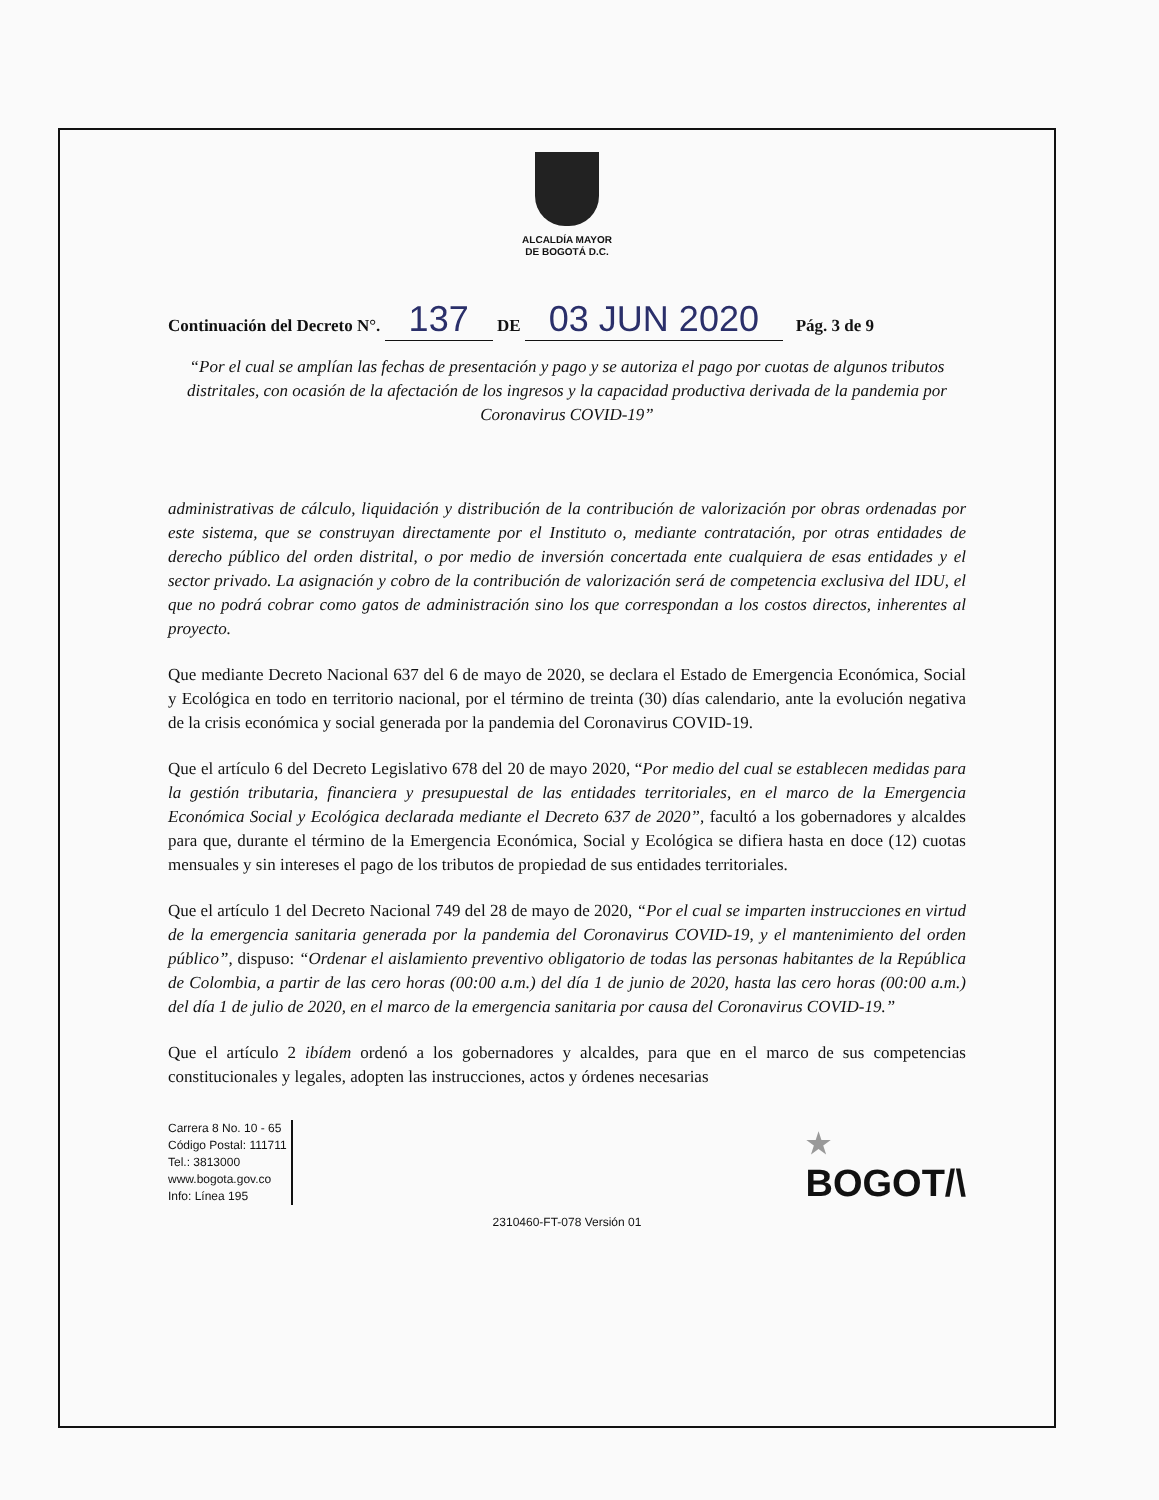ALCALDÍA MAYOR
DE BOGOTÁ D.C.
Continuación del Decreto N°. 137 DE 03 JUN 2020 Pág. 3 de 9
“Por el cual se amplían las fechas de presentación y pago y se autoriza el pago por cuotas de algunos tributos distritales, con ocasión de la afectación de los ingresos y la capacidad productiva derivada de la pandemia por Coronavirus COVID-19”
administrativas de cálculo, liquidación y distribución de la contribución de valorización por obras ordenadas por este sistema, que se construyan directamente por el Instituto o, mediante contratación, por otras entidades de derecho público del orden distrital, o por medio de inversión concertada ente cualquiera de esas entidades y el sector privado. La asignación y cobro de la contribución de valorización será de competencia exclusiva del IDU, el que no podrá cobrar como gatos de administración sino los que correspondan a los costos directos, inherentes al proyecto.
Que mediante Decreto Nacional 637 del 6 de mayo de 2020, se declara el Estado de Emergencia Económica, Social y Ecológica en todo en territorio nacional, por el término de treinta (30) días calendario, ante la evolución negativa de la crisis económica y social generada por la pandemia del Coronavirus COVID-19.
Que el artículo 6 del Decreto Legislativo 678 del 20 de mayo 2020, “Por medio del cual se establecen medidas para la gestión tributaria, financiera y presupuestal de las entidades territoriales, en el marco de la Emergencia Económica Social y Ecológica declarada mediante el Decreto 637 de 2020”, facultó a los gobernadores y alcaldes para que, durante el término de la Emergencia Económica, Social y Ecológica se difiera hasta en doce (12) cuotas mensuales y sin intereses el pago de los tributos de propiedad de sus entidades territoriales.
Que el artículo 1 del Decreto Nacional 749 del 28 de mayo de 2020, “Por el cual se imparten instrucciones en virtud de la emergencia sanitaria generada por la pandemia del Coronavirus COVID-19, y el mantenimiento del orden público”, dispuso: “Ordenar el aislamiento preventivo obligatorio de todas las personas habitantes de la República de Colombia, a partir de las cero horas (00:00 a.m.) del día 1 de junio de 2020, hasta las cero horas (00:00 a.m.) del día 1 de julio de 2020, en el marco de la emergencia sanitaria por causa del Coronavirus COVID-19.”
Que el artículo 2 ibídem ordenó a los gobernadores y alcaldes, para que en el marco de sus competencias constitucionales y legales, adopten las instrucciones, actos y órdenes necesarias
Carrera 8 No. 10 - 65
Código Postal: 111711
Tel.: 3813000
www.bogota.gov.co
Info: Línea 195
★
BOGOT/\
2310460-FT-078 Versión 01